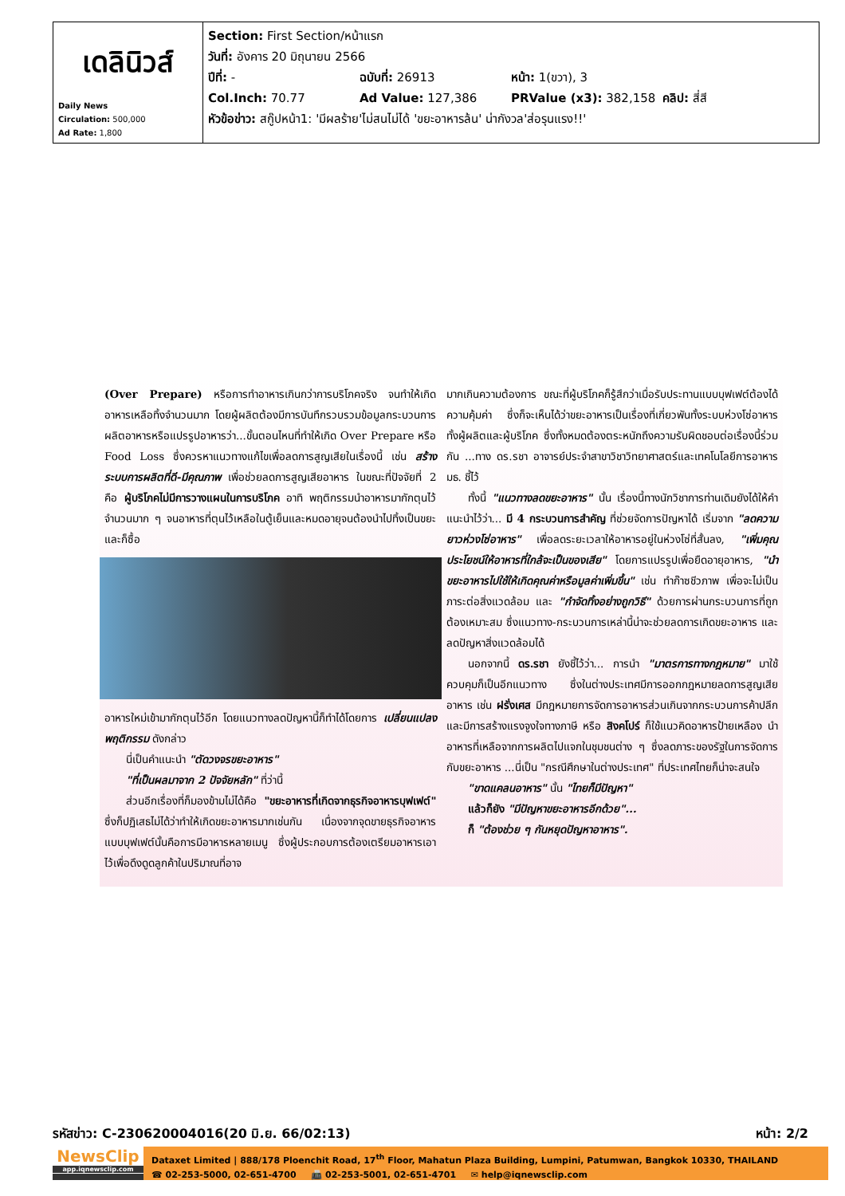| เดลินิวส์ Daily News Circulation: 500,000 Ad Rate: 1,800 | Section: First Section/หน้าแรก วันที่: อังคาร 20 มิถุนายน 2566 ปีที่: - ฉบับที่: 26913 หน้า: 1(ขวา), 3 Col.Inch: 70.77 Ad Value: 127,386 PRValue (x3): 382,158 คลิป: สี่สี หัวข้อข่าว: สกู๊ปหน้า1: 'มีผลร้าย'ไม่สนไม่ได้ 'ขยะอาหารล้น' น่ากังวล'ส่อรุนแรง!!' |
(Over Prepare) หรือการทำอาหารเกินกว่าการบริโภคจริง จนทำให้เกิดอาหารเหลือทิ้งจำนวนมาก โดยผู้ผลิตต้องมีการบันทึกรวบรวมข้อมูลกระบวนการผลิตอาหารหรือแปรรูปอาหารว่า...ขั้นตอนไหนที่ทำให้เกิด Over Prepare หรือ Food Loss ซึ่งควรหาแนวทางแก้ไขเพื่อลดการสูญเสียในเรื่องนี้ เช่น สร้างระบบการผลิตที่ดี-มีคุณภาพ เพื่อช่วยลดการสูญเสียอาหาร ในขณะที่ปัจจัยที่ 2 คือ ผู้บริโภคไม่มีการวางแผนในการบริโภค อาทิ พฤติกรรมนำอาหารมากักตุนไว้จำนวนมาก ๆ จนอาหารที่ตุนไว้เหลือในตู้เย็นและหมดอายุจนต้องนำไปทิ้งเป็นขยะ และก็ซื้อ
อาหารใหม่เข้ามากักตุนไว้อีก โดยแนวทางลดปัญหานี้ก็ทำได้โดยการ เปลี่ยนแปลงพฤติกรรม ดังกล่าว
  นี่เป็นคำแนะนำ "ตัดวงจรขยะอาหาร"
  "ที่เป็นผลมาจาก 2 ปัจจัยหลัก" ที่ว่านี้
  ส่วนอีกเรื่องที่ก็มองข้ามไม่ได้คือ "ขยะอาหารที่เกิดจากธุรกิจอาหารบุฟเฟต์" ซึ่งก็ปฏิเสธไม่ได้ว่าทำให้เกิดขยะอาหารมากเช่นกัน เนื่องจากจุดขายธุรกิจอาหารแบบบุฟเฟต์นั้นคือการมีอาหารหลายเมนู ซึ่งผู้ประกอบการต้องเตรียมอาหารเอาไว้เพื่อดึงดูดลูกค้าในปริมาณที่อาจ
มากเกินความต้องการ ขณะที่ผู้บริโภคก็รู้สึกว่าเมื่อรับประทานแบบบุฟเฟต์ต้องได้ความคุ้มค่า ซึ่งก็จะเห็นได้ว่าขยะอาหารเป็นเรื่องที่เกี่ยวพันทั้งระบบห่วงโซ่อาหาร ทั้งผู้ผลิตและผู้บริโภค ซึ่งทั้งหมดต้องตระหนักถึงความรับผิดชอบต่อเรื่องนี้ร่วมกัน ...ทาง ดร.รชา อาจารย์ประจำสาขาวิชาวิทยาศาสตร์และเทคโนโลยีการอาหาร มธ. ชี้ไว้
  ทั้งนี้ "แนวทางลดขยะอาหาร" นั้น เรื่องนี้ทางนักวิชาการท่านเดิมยังได้ให้คำแนะนำไว้ว่า... มี 4 กระบวนการสำคัญ ที่ช่วยจัดการปัญหาได้ เริ่มจาก "ลดความยาวห่วงโซ่อาหาร" เพื่อลดระยะเวลาให้อาหารอยู่ในห่วงโซ่ที่สั้นลง, "เพิ่มคุณประโยชน์ให้อาหารที่ใกล้จะเป็นของเสีย" โดยการแปรรูปเพื่อยืดอายุอาหาร, "นำขยะอาหารไปใช้ให้เกิดคุณค่าหรือมูลค่าเพิ่มขึ้น" เช่น ทำก๊าซชีวภาพ เพื่อจะไม่เป็นภาระต่อสิ่งแวดล้อม และ "กำจัดทิ้งอย่างถูกวิธี" ด้วยการผ่านกระบวนการที่ถูกต้องเหมาะสม ซึ่งแนวทาง-กระบวนการเหล่านี้น่าจะช่วยลดการเกิดขยะอาหาร และลดปัญหาสิ่งแวดล้อมได้
  นอกจากนี้ ดร.รชา ยังชี้ไว้ว่า... การนำ "มาตรการทางกฎหมาย" มาใช้ควบคุมก็เป็นอีกแนวทาง ซึ่งในต่างประเทศมีการออกกฎหมายลดการสูญเสียอาหาร เช่น ฝรั่งเศส มีกฎหมายการจัดการอาหารส่วนเกินจากกระบวนการค้าปลีก และมีการสร้างแรงจูงใจทางภาษี หรือ สิงคโปร์ ก็ใช้แนวคิดอาหารป้ายเหลือง นำอาหารที่เหลือจากการผลิตไปแจกในชุมชนต่าง ๆ ซึ่งลดภาระของรัฐในการจัดการกับขยะอาหาร ...นี่เป็น "กรณีศึกษาในต่างประเทศ" ที่ประเทศไทยก็น่าจะสนใจ
  "ขาดแคลนอาหาร" นั้น "ไทยก็มีปัญหา"
  แล้วก็ยัง "มีปัญหาขยะอาหารอีกด้วย"...
  ก็ "ต้องช่วย ๆ กันหยุดปัญหาอาหาร".
รหัสข่าว: C-230620004016(20 มิ.ย. 66/02:13) หน้า: 2/2
NewsClip
app.iqnewsclip.com
Dataxet Limited | 888/178 Ploenchit Road, 17<sup>th</sup> Floor, Mahatun Plaza Building, Lumpini, Patumwan, Bangkok 10330, THAILAND
☎ 02-253-5000, 02-651-4700   📠 02-253-5001, 02-651-4701   ✉ help@iqnewsclip.com